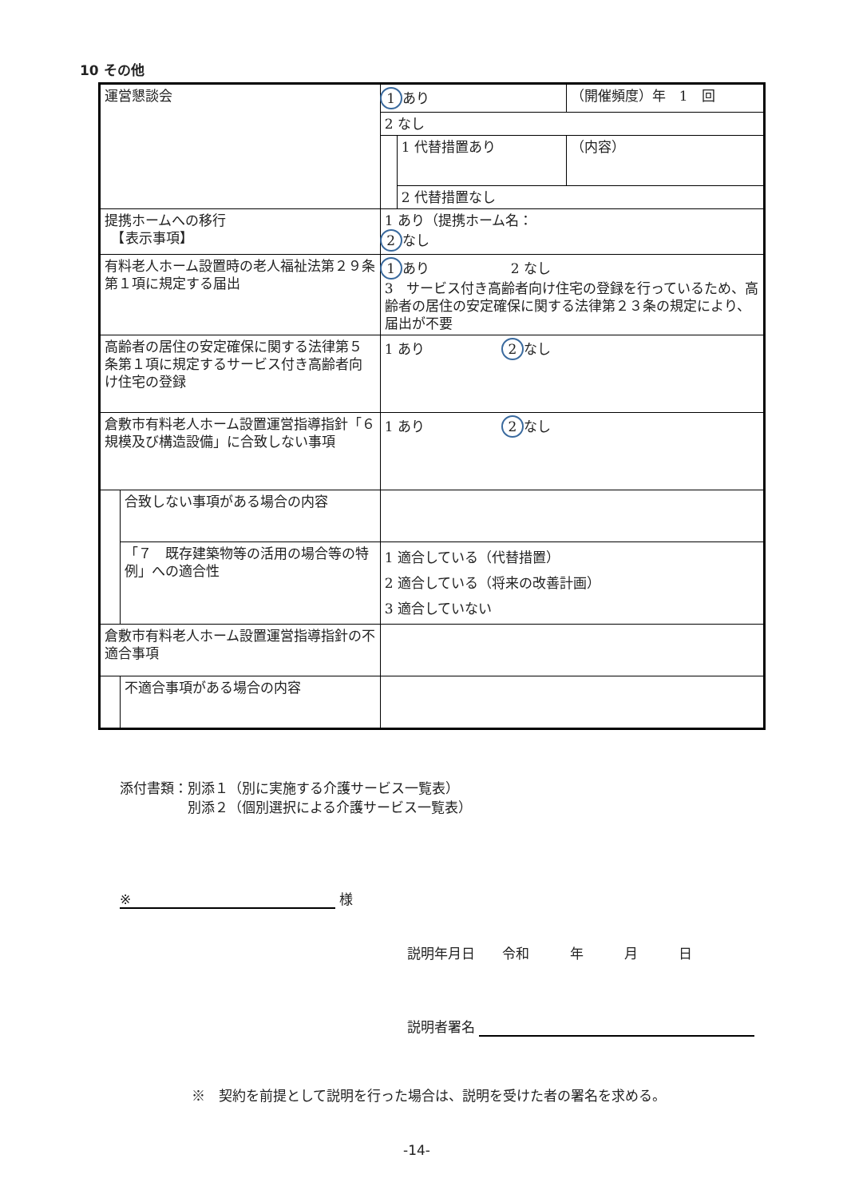10 その他
| 運営懇談会 | | 1 あり | | （開催頻度）年 1 回 |
| | | 2 なし | | |
| | | | 1 代替措置あり | （内容） |
| | | | 2 代替措置なし | |
| 提携ホームへの移行 【表示事項】 | | 1 あり（提携ホーム名： 2 なし | | |
| 有料老人ホーム設置時の老人福祉法第２９条第１項に規定する届出 | | 1 あり 2 なし 3 サービス付き高齢者向け住宅の登録を行っているため、高齢者の居住の安定確保に関する法律第２３条の規定により、届出が不要 | | |
| 高齢者の居住の安定確保に関する法律第５条第１項に規定するサービス付き高齢者向け住宅の登録 | | 1 あり 2 なし | | |
| 倉敷市有料老人ホーム設置運営指導指針「６ 規模及び構造設備」に合致しない事項 | | 1 あり 2 なし | | |
| | 合致しない事項がある場合の内容 | | | |
| | 「７ 既存建築物等の活用の場合等の特例」への適合性 | 1 適合している（代替措置） 2 適合している（将来の改善計画） 3 適合していない | | |
| 倉敷市有料老人ホーム設置運営指導指針の不適合事項 | | | | |
| | 不適合事項がある場合の内容 | | | |
添付書類：別添１（別に実施する介護サービス一覧表）
　　　　　別添２（個別選択による介護サービス一覧表）
※ 様
説明年月日　　令和　　　年　　　月　　　日
説明者署名
※　契約を前提として説明を行った場合は、説明を受けた者の署名を求める。
-14-